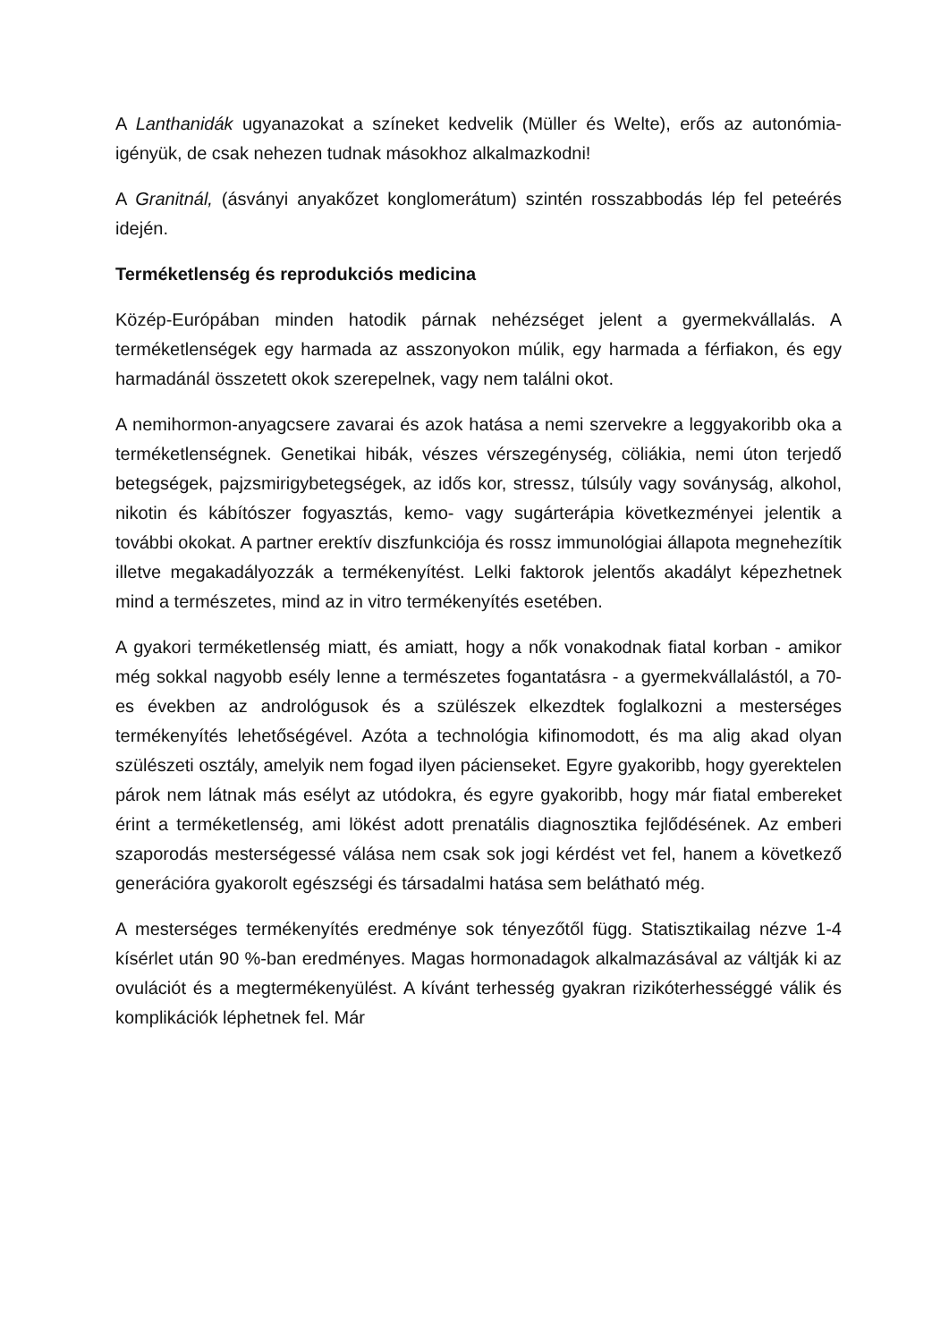A Lanthanidák ugyanazokat a színeket kedvelik (Müller és Welte), erős az autonómia-igényük, de csak nehezen tudnak másokhoz alkalmazkodni!
A Granitnál, (ásványi anyakőzet konglomerátum) szintén rosszabbodás lép fel peteérés idején.
Terméketlenség és reprodukciós medicina
Közép-Európában minden hatodik párnak nehézséget jelent a gyermekvállalás. A terméketlenségek egy harmada az asszonyokon múlik, egy harmada a férfiakon, és egy harmadánál összetett okok szerepelnek, vagy nem találni okot.
A nemihormon-anyagcsere zavarai és azok hatása a nemi szervekre a leggyakoribb oka a terméketlenségnek. Genetikai hibák, vészes vérszegénység, cöliákia, nemi úton terjedő betegségek, pajzsmirigybetegségek, az idős kor, stressz, túlsúly vagy soványság, alkohol, nikotin és kábítószer fogyasztás, kemo- vagy sugárterápia következményei jelentik a további okokat. A partner erektív diszfunkciója és rossz immunológiai állapota megnehezítik illetve megakadályozzák a termékenyítést. Lelki faktorok jelentős akadályt képezhetnek mind a természetes, mind az in vitro termékenyítés esetében.
A gyakori terméketlenség miatt, és amiatt, hogy a nők vonakodnak fiatal korban - amikor még sokkal nagyobb esély lenne a természetes fogantatásra - a gyermekvállalástól, a 70-es években az andrológusok és a szülészek elkezdtek foglalkozni a mesterséges termékenyítés lehetőségével. Azóta a technológia kifinomodott, és ma alig akad olyan szülészeti osztály, amelyik nem fogad ilyen pácienseket. Egyre gyakoribb, hogy gyerektelen párok nem látnak más esélyt az utódokra, és egyre gyakoribb, hogy már fiatal embereket érint a terméketlenség, ami lökést adott prenatális diagnosztika fejlődésének. Az emberi szaporodás mesterségessé válása nem csak sok jogi kérdést vet fel, hanem a következő generációra gyakorolt egészségi és társadalmi hatása sem belátható még.
A mesterséges termékenyítés eredménye sok tényezőtől függ. Statisztikailag nézve 1-4 kísérlet után 90 %-ban eredményes. Magas hormonadagok alkalmazásával az váltják ki az ovulációt és a megtermékenyülést. A kívánt terhesség gyakran rizikóterhességgé válik és komplikációk léphetnek fel. Már